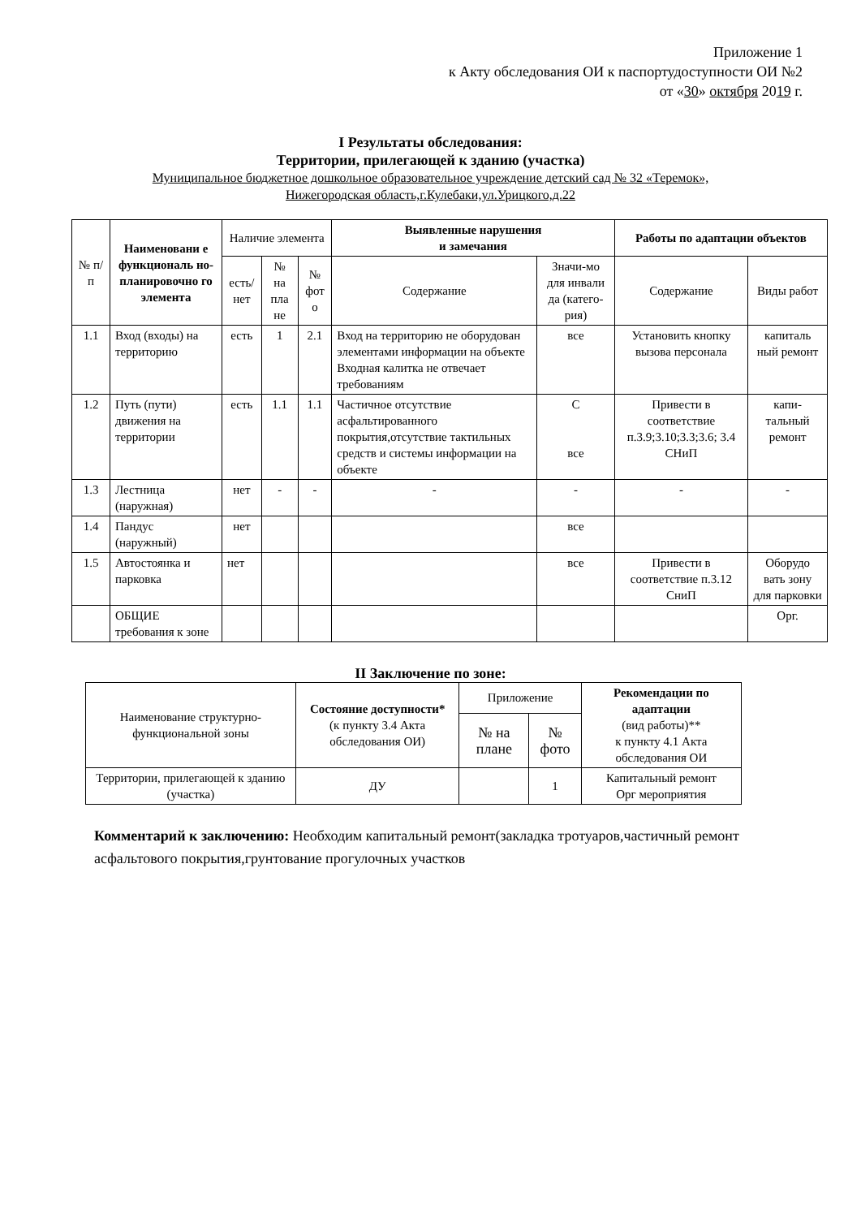Приложение 1
к Акту обследования ОИ к паспортудоступности ОИ №2
от «30» октября 2019 г.
I Результаты обследования:
Территории, прилегающей к зданию (участка)
Муниципальное бюджетное дошкольное образовательное учреждение детский сад № 32 «Теремок»,
Нижегородская область,г.Кулебаки,ул.Урицкого,д.22
| № п/п | Наименовани е функциональ но-планировочно го элемента | Наличие элемента | | | Выявленные нарушения и замечания | | Работы по адаптации объектов | |
| --- | --- | --- | --- | --- | --- | --- | --- | --- |
| | | есть/ нет | № на пла не | № фот о | Содержание | Значи-мо для инвали да (катего-рия) | Содержание | Виды работ |
| 1.1 | Вход (входы) на территорию | есть | 1 | 2.1 | Вход на территорию не оборудован элементами информации на объекте Входная калитка не отвечает требованиям | все | Установить кнопку вызова персонала | капиталь ный ремонт |
| 1.2 | Путь (пути) движения на территории | есть | 1.1 | 1.1 | Частичное отсутствие асфальтированного покрытия,отсутствие тактильных средств и системы информации на объекте | С все | Привести в соответствие п.3.9;3.10;3.3;3.6; 3.4 СНиП | капи-тальный ремонт |
| 1.3 | Лестница (наружная) | нет | - | - | - | - | - | - |
| 1.4 | Пандус (наружный) | нет | | | | все | | |
| 1.5 | Автостоянка и парковка | нет | | | | все | Привести в соответствие п.3.12 СниП | Оборудо вать зону для парковки |
| | ОБЩИЕ требования к зоне | | | | | | | Орг. |
II Заключение по зоне:
| Наименование структурно-функциональной зоны | Состояние доступности* (к пункту 3.4 Акта обследования ОИ) | Приложение | | Рекомендации по адаптации (вид работы)** к пункту 4.1 Акта обследования ОИ |
| --- | --- | --- | --- | --- |
| | | № на плане | № фото | |
| Территории, прилегающей к зданию (участка) | ДУ | | 1 | Капитальный ремонт Орг мероприятия |
Комментарий к заключению: Необходим капитальный ремонт(закладка тротуаров,частичный ремонт асфальтового покрытия,грунтование прогулочных участков